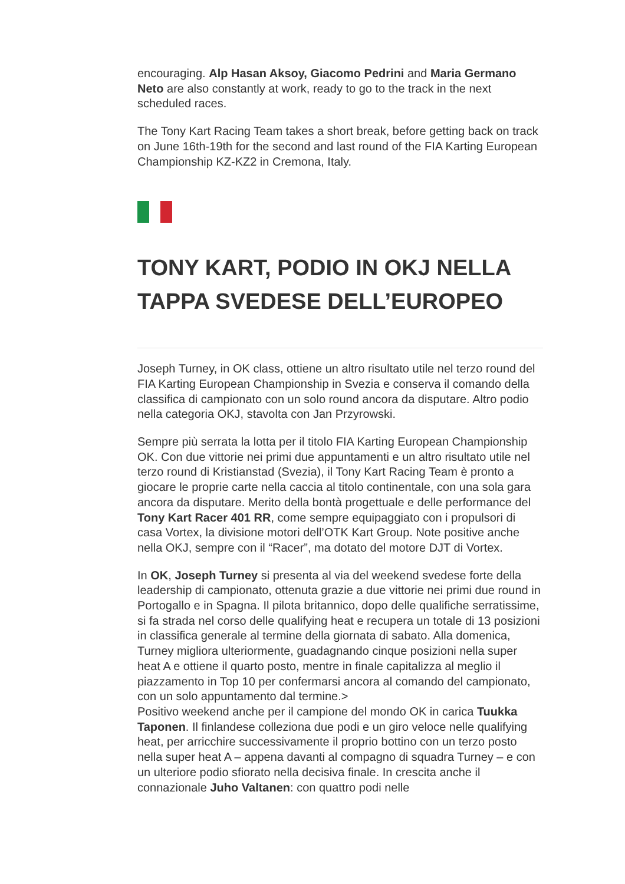encouraging. Alp Hasan Aksoy, Giacomo Pedrini and Maria Germano Neto are also constantly at work, ready to go to the track in the next scheduled races.
The Tony Kart Racing Team takes a short break, before getting back on track on June 16th-19th for the second and last round of the FIA Karting European Championship KZ-KZ2 in Cremona, Italy.
TONY KART, PODIO IN OKJ NELLA TAPPA SVEDESE DELL’EUROPEO
Joseph Turney, in OK class, ottiene un altro risultato utile nel terzo round del FIA Karting European Championship in Svezia e conserva il comando della classifica di campionato con un solo round ancora da disputare. Altro podio nella categoria OKJ, stavolta con Jan Przyrowski.
Sempre più serrata la lotta per il titolo FIA Karting European Championship OK. Con due vittorie nei primi due appuntamenti e un altro risultato utile nel terzo round di Kristianstad (Svezia), il Tony Kart Racing Team è pronto a giocare le proprie carte nella caccia al titolo continentale, con una sola gara ancora da disputare. Merito della bontà progettuale e delle performance del Tony Kart Racer 401 RR, come sempre equipaggiato con i propulsori di casa Vortex, la divisione motori dell’OTK Kart Group. Note positive anche nella OKJ, sempre con il “Racer”, ma dotato del motore DJT di Vortex.
In OK, Joseph Turney si presenta al via del weekend svedese forte della leadership di campionato, ottenuta grazie a due vittorie nei primi due round in Portogallo e in Spagna. Il pilota britannico, dopo delle qualifiche serratissime, si fa strada nel corso delle qualifying heat e recupera un totale di 13 posizioni in classifica generale al termine della giornata di sabato. Alla domenica, Turney migliora ulteriormente, guadagnando cinque posizioni nella super heat A e ottiene il quarto posto, mentre in finale capitalizza al meglio il piazzamento in Top 10 per confermarsi ancora al comando del campionato, con un solo appuntamento dal termine.>
Positivo weekend anche per il campione del mondo OK in carica Tuukka Taponen. Il finlandese colleziona due podi e un giro veloce nelle qualifying heat, per arricchire successivamente il proprio bottino con un terzo posto nella super heat A – appena davanti al compagno di squadra Turney – e con un ulteriore podio sfiorato nella decisiva finale. In crescita anche il connazionale Juho Valtanen: con quattro podi nelle